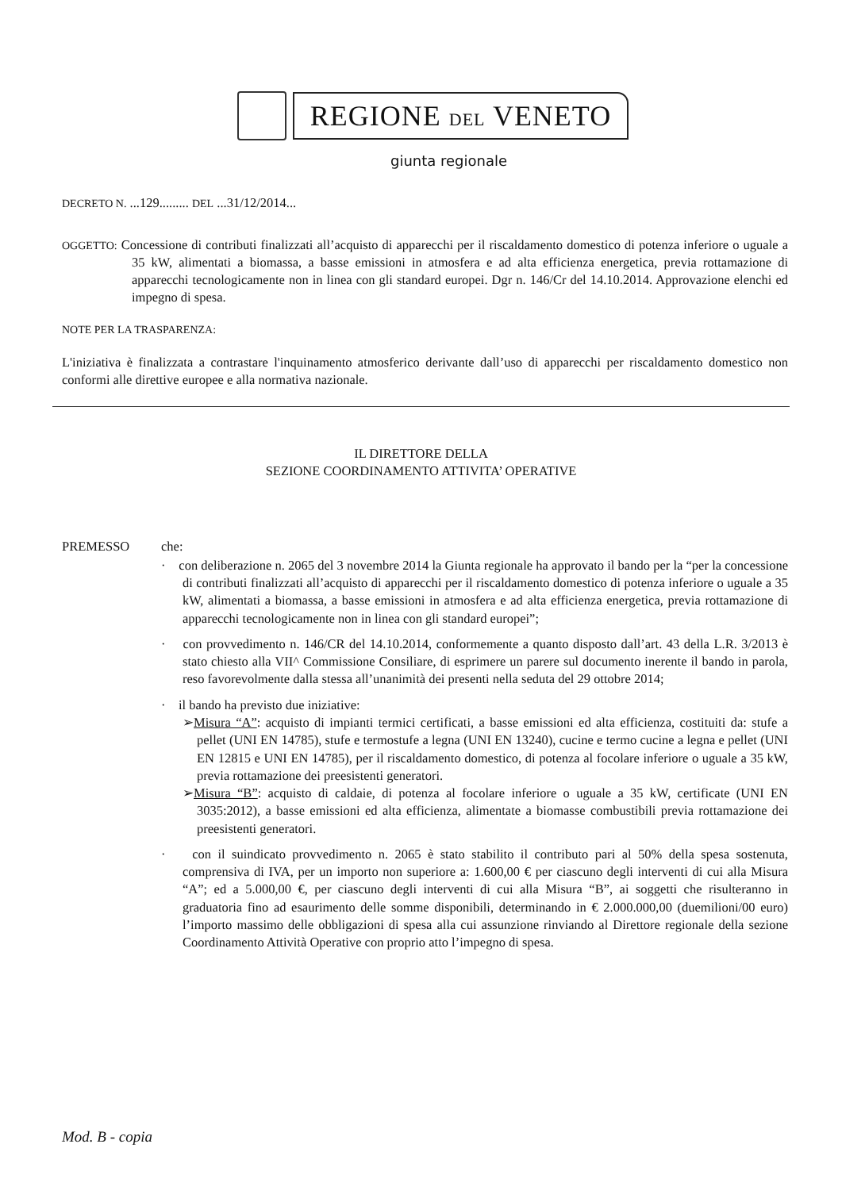REGIONE DEL VENETO
giunta regionale
DECRETO N. ...129......... DEL ...31/12/2014...
OGGETTO: Concessione di contributi finalizzati all’acquisto di apparecchi per il riscaldamento domestico di potenza inferiore o uguale a 35 kW, alimentati a biomassa, a basse emissioni in atmosfera e ad alta efficienza energetica, previa rottamazione di apparecchi tecnologicamente non in linea con gli standard europei. Dgr n. 146/Cr del 14.10.2014. Approvazione elenchi ed impegno di spesa.
NOTE PER LA TRASPARENZA:
L'iniziativa è finalizzata a contrastare l'inquinamento atmosferico derivante dall’uso di apparecchi per riscaldamento domestico non conformi alle direttive europee e alla normativa nazionale.
IL DIRETTORE DELLA
SEZIONE COORDINAMENTO ATTIVITA’ OPERATIVE
PREMESSO che:
· con deliberazione n. 2065 del 3 novembre 2014 la Giunta regionale ha approvato il bando per la “per la concessione di contributi finalizzati all’acquisto di apparecchi per il riscaldamento domestico di potenza inferiore o uguale a 35 kW, alimentati a biomassa, a basse emissioni in atmosfera e ad alta efficienza energetica, previa rottamazione di apparecchi tecnologicamente non in linea con gli standard europei”;
· con provvedimento n. 146/CR del 14.10.2014, conformemente a quanto disposto dall’art. 43 della L.R. 3/2013 è stato chiesto alla VII^ Commissione Consiliare, di esprimere un parere sul documento inerente il bando in parola, reso favorevolmente dalla stessa all’unanimità dei presenti nella seduta del 29 ottobre 2014;
· il bando ha previsto due iniziative:
➢Misura “A”: acquisto di impianti termici certificati, a basse emissioni ed alta efficienza, costituiti da: stufe a pellet (UNI EN 14785), stufe e termostufe a legna (UNI EN 13240), cucine e termo cucine a legna e pellet (UNI EN 12815 e UNI EN 14785), per il riscaldamento domestico, di potenza al focolare inferiore o uguale a 35 kW, previa rottamazione dei preesistenti generatori.
➢Misura “B”: acquisto di caldaie, di potenza al focolare inferiore o uguale a 35 kW, certificate (UNI EN 3035:2012), a basse emissioni ed alta efficienza, alimentate a biomasse combustibili previa rottamazione dei preesistenti generatori.
· con il suindicato provvedimento n. 2065 è stato stabilito il contributo pari al 50% della spesa sostenuta, comprensiva di IVA, per un importo non superiore a: 1.600,00 € per ciascuno degli interventi di cui alla Misura “A”; ed a 5.000,00 €, per ciascuno degli interventi di cui alla Misura “B”, ai soggetti che risulteranno in graduatoria fino ad esaurimento delle somme disponibili, determinando in € 2.000.000,00 (duemilioni/00 euro) l’importo massimo delle obbligazioni di spesa alla cui assunzione rinviando al Direttore regionale della sezione Coordinamento Attività Operative con proprio atto l’impegno di spesa.
Mod. B - copia